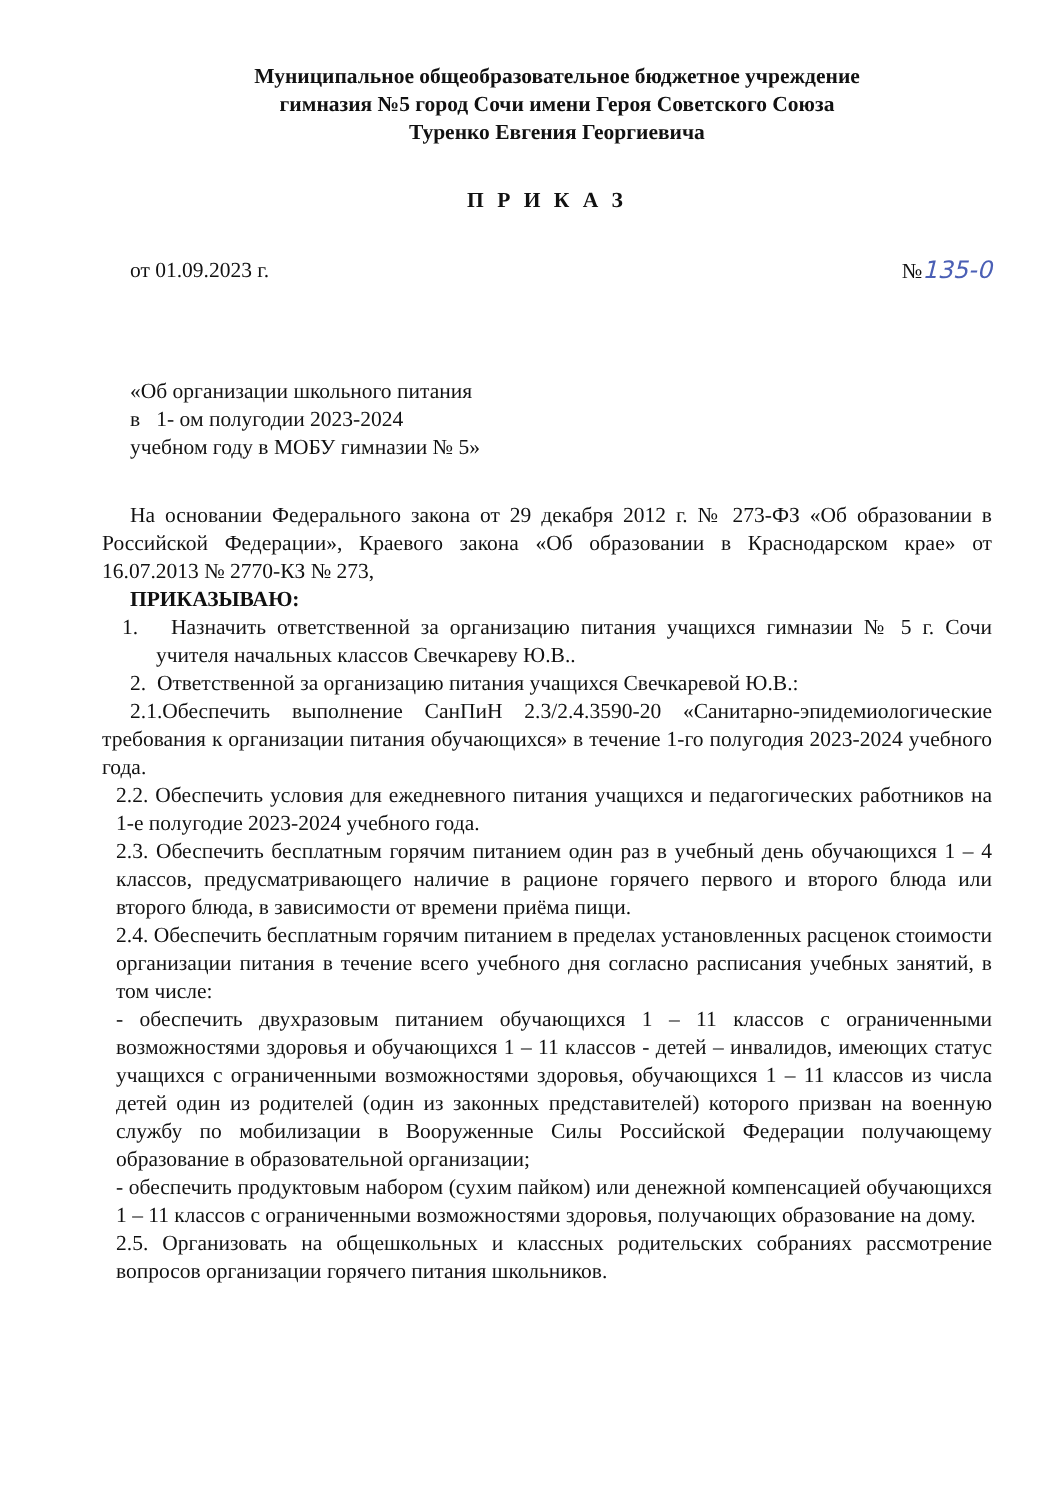Муниципальное общеобразовательное бюджетное учреждение
гимназия №5 город Сочи имени Героя Советского Союза
Туренко Евгения Георгиевича
П Р И К А З
от 01.09.2023 г. №135-0
«Об организации школьного питания
в 1- ом полугодии 2023-2024
учебном году в МОБУ гимназии № 5»
На основании Федерального закона от 29 декабря 2012 г. № 273-ФЗ «Об образовании в Российской Федерации», Краевого закона «Об образовании в Краснодарском крае» от 16.07.2013 № 2770-КЗ № 273,
ПРИКАЗЫВАЮ:
1. Назначить ответственной за организацию питания учащихся гимназии № 5 г. Сочи учителя начальных классов Свечкареву Ю.В..
2. Ответственной за организацию питания учащихся Свечкаревой Ю.В.:
2.1.Обеспечить выполнение СанПиН 2.3/2.4.3590-20 «Санитарно-эпидемиологические требования к организации питания обучающихся» в течение 1-го полугодия 2023-2024 учебного года.
2.2. Обеспечить условия для ежедневного питания учащихся и педагогических работников на 1-е полугодие 2023-2024 учебного года.
2.3. Обеспечить бесплатным горячим питанием один раз в учебный день обучающихся 1 – 4 классов, предусматривающего наличие в рационе горячего первого и второго блюда или второго блюда, в зависимости от времени приёма пищи.
2.4. Обеспечить бесплатным горячим питанием в пределах установленных расценок стоимости организации питания в течение всего учебного дня согласно расписания учебных занятий, в том числе:
- обеспечить двухразовым питанием обучающихся 1 – 11 классов с ограниченными возможностями здоровья и обучающихся 1 – 11 классов - детей – инвалидов, имеющих статус учащихся с ограниченными возможностями здоровья, обучающихся 1 – 11 классов из числа детей один из родителей (один из законных представителей) которого призван на военную службу по мобилизации в Вооруженные Силы Российской Федерации получающему образование в образовательной организации;
- обеспечить продуктовым набором (сухим пайком) или денежной компенсацией обучающихся 1 – 11 классов с ограниченными возможностями здоровья, получающих образование на дому.
2.5. Организовать на общешкольных и классных родительских собраниях рассмотрение вопросов организации горячего питания школьников.